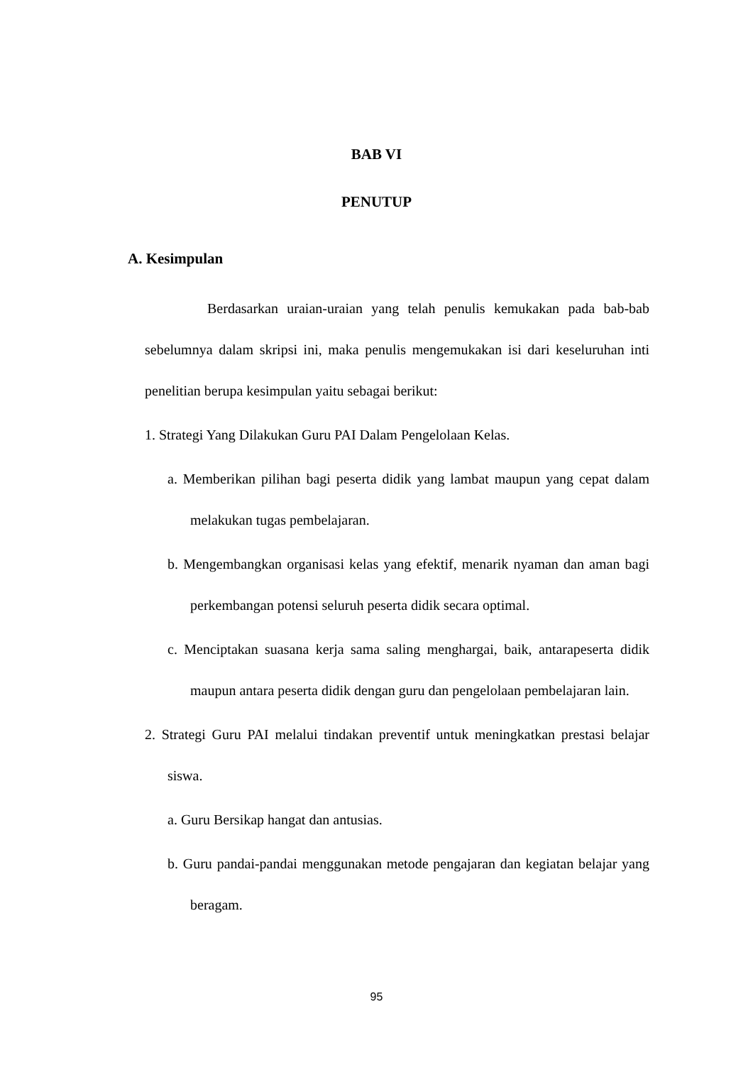BAB VI
PENUTUP
A. Kesimpulan
Berdasarkan uraian-uraian yang telah penulis kemukakan pada bab-bab sebelumnya dalam skripsi ini, maka penulis mengemukakan isi dari keseluruhan inti penelitian berupa kesimpulan yaitu sebagai berikut:
1. Strategi Yang Dilakukan Guru PAI Dalam Pengelolaan Kelas.
a. Memberikan pilihan bagi peserta didik yang lambat maupun yang cepat dalam melakukan tugas pembelajaran.
b. Mengembangkan organisasi kelas yang efektif, menarik nyaman dan aman bagi perkembangan potensi seluruh peserta didik secara optimal.
c. Menciptakan suasana kerja sama saling menghargai, baik, antarapeserta didik maupun antara peserta didik dengan guru dan pengelolaan pembelajaran lain.
2. Strategi Guru PAI melalui tindakan preventif untuk meningkatkan prestasi belajar siswa.
a. Guru Bersikap hangat dan antusias.
b. Guru pandai-pandai menggunakan metode pengajaran dan kegiatan belajar yang beragam.
95